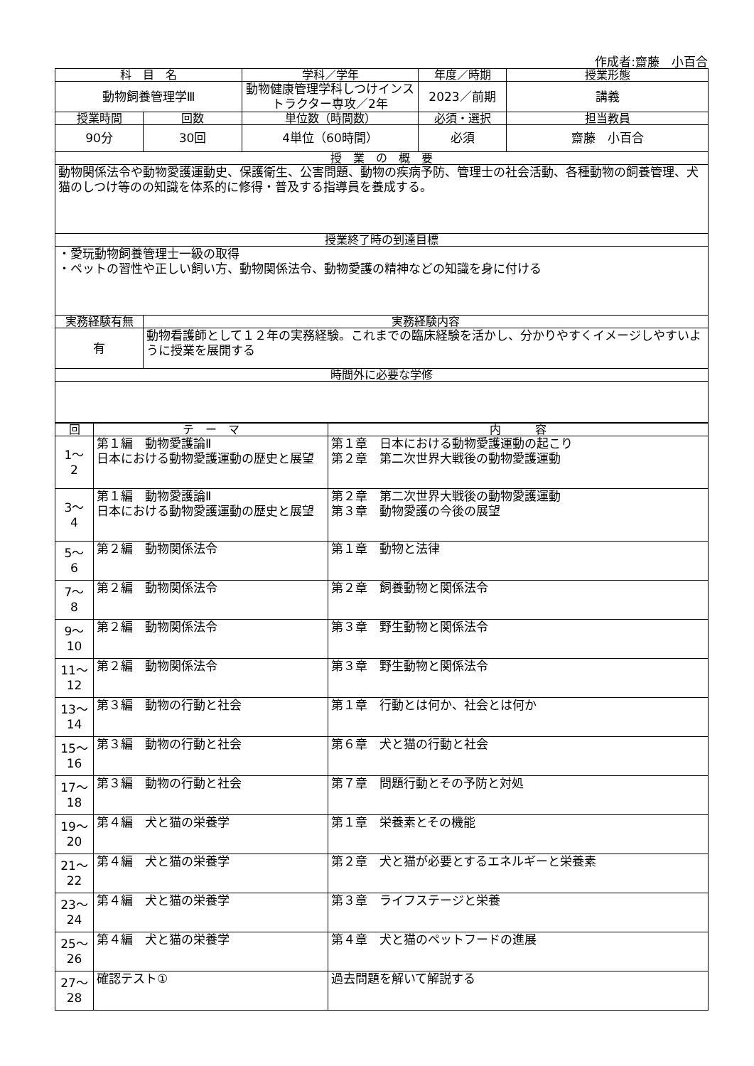作成者:齋藤　小百合
| 科 目 名 | | 学科／学年 | 年度／時期 | 授業形態 |
| --- | --- | --- | --- | --- |
| 動物飼養管理学Ⅲ | | 動物健康管理学科しつけインストラクター専攻／2年 | 2023／前期 | 講義 |
| 授業時間 | 回数 | 単位数（時間数） | 必須・選択 | 担当教員 |
| 90分 | 30回 | 4単位（60時間） | 必須 | 齋藤 小百合 |
| 授 業 の 概 要 | | | | |
| 動物関係法令や動物愛護運動史、保護衛生、公害問題、動物の疾病予防、管理士の社会活動、各種動物の飼養管理、犬猫のしつけ等のの知識を体系的に修得・普及する指導員を養成する。 | | | | |
| 授業終了時の到達目標 | | | | |
| ・愛玩動物飼養管理士一級の取得 ・ペットの習性や正しい飼い方、動物関係法令、動物愛護の精神などの知識を身に付ける | | | | |
| 実務経験有無 | 実務経験内容 | | | |
| 有 | 動物看護師として１２年の実務経験。これまでの臨床経験を活かし、分かりやすくイメージしやすいように授業を展開する | | | |
| 時間外に必要な学修 | | | | |
| 回 | テ ー マ | 内 容 |
| --- | --- | --- |
| 1～ 2 | 第１編 動物愛護論Ⅱ 日本における動物愛護運動の歴史と展望 | 第１章 日本における動物愛護運動の起こり 第２章 第二次世界大戦後の動物愛護運動 |
| 3～ 4 | 第１編 動物愛護論Ⅱ 日本における動物愛護運動の歴史と展望 | 第２章 第二次世界大戦後の動物愛護運動 第３章 動物愛護の今後の展望 |
| 5～ 6 | 第２編 動物関係法令 | 第１章 動物と法律 |
| 7～ 8 | 第２編 動物関係法令 | 第２章 飼養動物と関係法令 |
| 9～ 10 | 第２編 動物関係法令 | 第３章 野生動物と関係法令 |
| 11～ 12 | 第２編 動物関係法令 | 第３章 野生動物と関係法令 |
| 13～ 14 | 第３編 動物の行動と社会 | 第１章 行動とは何か、社会とは何か |
| 15～ 16 | 第３編 動物の行動と社会 | 第６章 犬と猫の行動と社会 |
| 17～ 18 | 第３編 動物の行動と社会 | 第７章 問題行動とその予防と対処 |
| 19～ 20 | 第４編 犬と猫の栄養学 | 第１章 栄養素とその機能 |
| 21～ 22 | 第４編 犬と猫の栄養学 | 第２章 犬と猫が必要とするエネルギーと栄養素 |
| 23～ 24 | 第４編 犬と猫の栄養学 | 第３章 ライフステージと栄養 |
| 25～ 26 | 第４編 犬と猫の栄養学 | 第４章 犬と猫のペットフードの進展 |
| 27～ 28 | 確認テスト① | 過去問題を解いて解説する |